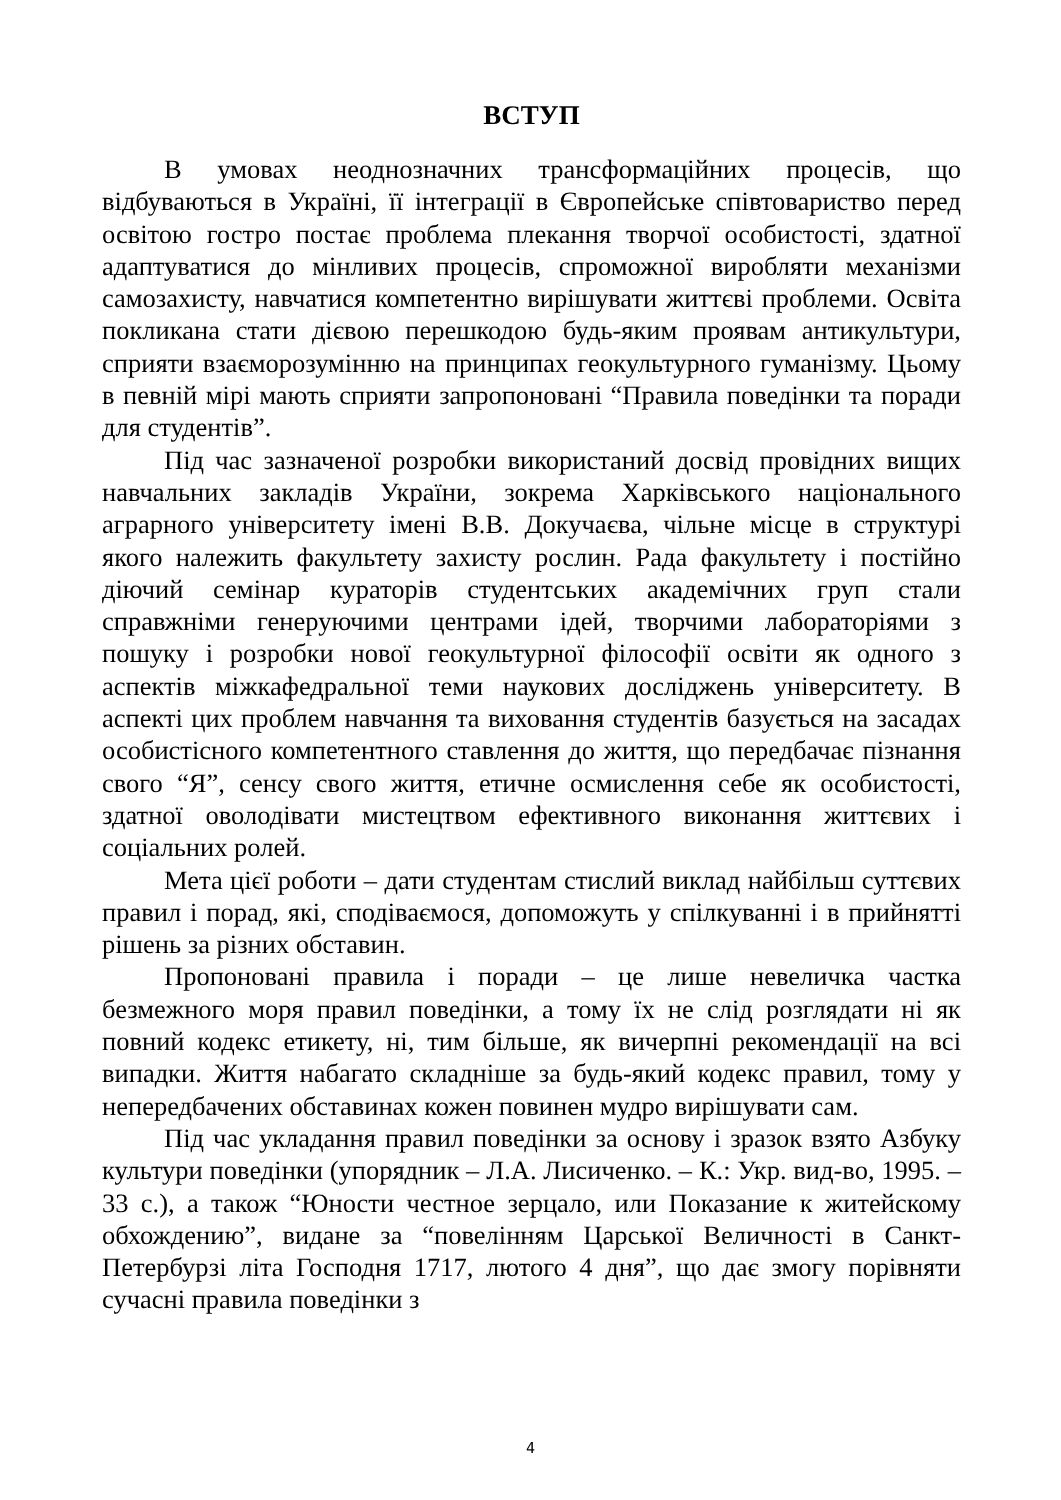ВСТУП
В умовах неоднозначних трансформаційних процесів, що відбуваються в Україні, її інтеграції в Європейське співтовариство перед освітою гостро постає проблема плекання творчої особистості, здатної адаптуватися до мінливих процесів, спроможної виробляти механізми самозахисту, навчатися компетентно вирішувати життєві проблеми. Освіта покликана стати дієвою перешкодою будь-яким проявам антикультури, сприяти взаєморозумінню на принципах геокультурного гуманізму. Цьому в певній мірі мають сприяти запропоновані “Правила поведінки та поради для студентів”.
Під час зазначеної розробки використаний досвід провідних вищих навчальних закладів України, зокрема Харківського національного аграрного університету імені В.В. Докучаєва, чільне місце в структурі якого належить факультету захисту рослин. Рада факультету і постійно діючий семінар кураторів студентських академічних груп стали справжніми генеруючими центрами ідей, творчими лабораторіями з пошуку і розробки нової геокультурної філософії освіти як одного з аспектів міжкафедральної теми наукових досліджень університету. В аспекті цих проблем навчання та виховання студентів базується на засадах особистісного компетентного ставлення до життя, що передбачає пізнання свого “Я”, сенсу свого життя, етичне осмислення себе як особистості, здатної оволодівати мистецтвом ефективного виконання життєвих і соціальних ролей.
Мета цієї роботи – дати студентам стислий виклад найбільш суттєвих правил і порад, які, сподіваємося, допоможуть у спілкуванні і в прийнятті рішень за різних обставин.
Пропоновані правила і поради – це лише невеличка частка безмежного моря правил поведінки, а тому їх не слід розглядати ні як повний кодекс етикету, ні, тим більше, як вичерпні рекомендації на всі випадки. Життя набагато складніше за будь-який кодекс правил, тому у непередбачених обставинах кожен повинен мудро вирішувати сам.
Під час укладання правил поведінки за основу і зразок взято Азбуку культури поведінки (упорядник – Л.А. Лисиченко. – К.: Укр. вид-во, 1995. – 33 с.), а також “Юности честное зерцало, или Показание к житейскому обхождению”, видане за “повелінням Царської Величності в Санкт- Петербурзі літа Господня 1717, лютого 4 дня”, що дає змогу порівняти сучасні правила поведінки з
4